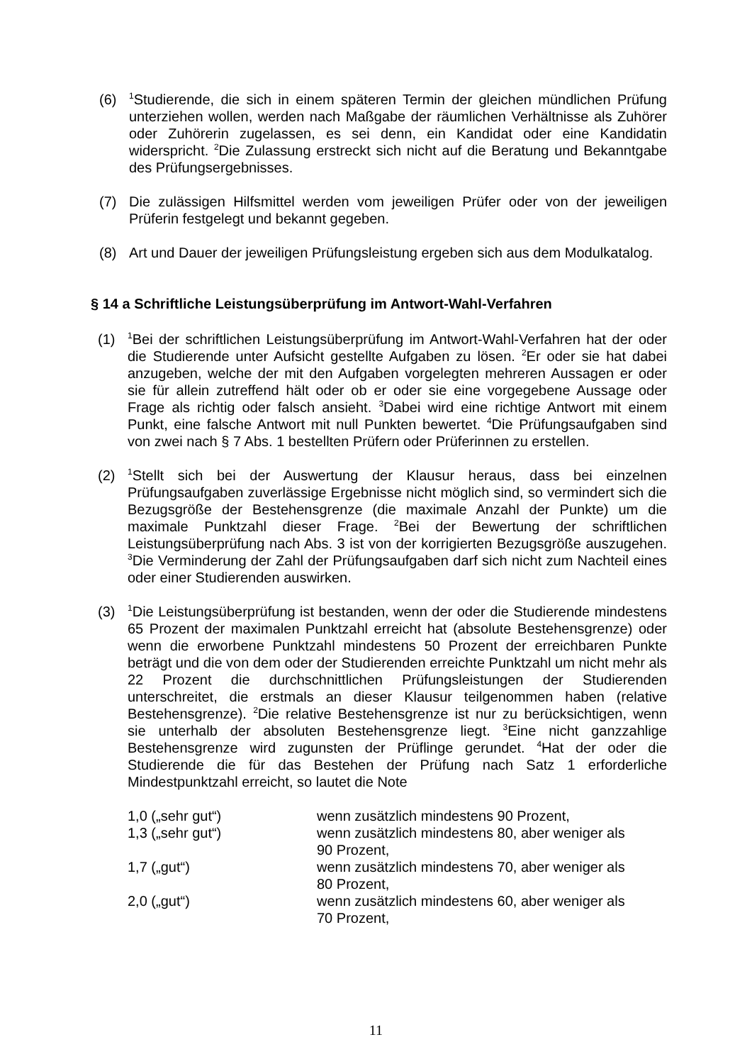(6)
<sup>1</sup> Studierende, die sich in einem späteren Termin der gleichen mündlichen Prüfung unterziehen wollen, werden nach Maßgabe der räumlichen Verhältnisse als Zuhörer oder Zuhörerin zugelassen, es sei denn, ein Kandidat oder eine Kandidatin widerspricht. <sup>2</sup>Die Zulassung erstreckt sich nicht auf die Beratung und Bekanntgabe des Prüfungsergebnisses.
(7) Die zulässigen Hilfsmittel werden vom jeweiligen Prüfer oder von der jeweiligen Prüferin festgelegt und bekannt gegeben.
(8) Art und Dauer der jeweiligen Prüfungsleistung ergeben sich aus dem Modulkatalog.
§ 14 a Schriftliche Leistungsüberprüfung im Antwort-Wahl-Verfahren
(1)
<sup>1</sup> Bei der schriftlichen Leistungsüberprüfung im Antwort-Wahl-Verfahren hat der oder die Studierende unter Aufsicht gestellte Aufgaben zu lösen. <sup>2</sup>Er oder sie hat dabei anzugeben, welche der mit den Aufgaben vorgelegten mehreren Aussagen er oder sie für allein zutreffend hält oder ob er oder sie eine vorgegebene Aussage oder Frage als richtig oder falsch ansieht. <sup>3</sup>Dabei wird eine richtige Antwort mit einem Punkt, eine falsche Antwort mit null Punkten bewertet. <sup>4</sup>Die Prüfungsaufgaben sind von zwei nach § 7 Abs. 1 bestellten Prüfern oder Prüferinnen zu erstellen.
(2)
<sup>1</sup> Stellt sich bei der Auswertung der Klausur heraus, dass bei einzelnen Prüfungsaufgaben zuverlässige Ergebnisse nicht möglich sind, so vermindert sich die Bezugsgröße der Bestehensgrenze (die maximale Anzahl der Punkte) um die maximale Punktzahl dieser Frage. <sup>2</sup>Bei der Bewertung der schriftlichen Leistungsüberprüfung nach Abs. 3 ist von der korrigierten Bezugsgröße auszugehen. <sup>3</sup>Die Verminderung der Zahl der Prüfungsaufgaben darf sich nicht zum Nachteil eines oder einer Studierenden auswirken.
(3)
<sup>1</sup> Die Leistungsüberprüfung ist bestanden, wenn der oder die Studierende mindestens 65 Prozent der maximalen Punktzahl erreicht hat (absolute Bestehensgrenze) oder wenn die erworbene Punktzahl mindestens 50 Prozent der erreichbaren Punkte beträgt und die von dem oder der Studierenden erreichte Punktzahl um nicht mehr als 22 Prozent die durchschnittlichen Prüfungsleistungen der Studierenden unterschreitet, die erstmals an dieser Klausur teilgenommen haben (relative Bestehensgrenze). <sup>2</sup>Die relative Bestehensgrenze ist nur zu berücksichtigen, wenn sie unterhalb der absoluten Bestehensgrenze liegt. <sup>3</sup>Eine nicht ganzzahlige Bestehensgrenze wird zugunsten der Prüflinge gerundet. <sup>4</sup>Hat der oder die Studierende die für das Bestehen der Prüfung nach Satz 1 erforderliche Mindestpunktzahl erreicht, so lautet die Note
1,0 („sehr gut“) wenn zusätzlich mindestens 90 Prozent,
1,3 („sehr gut“) wenn zusätzlich mindestens 80, aber weniger als
90 Prozent,
1,7 („gut“) wenn zusätzlich mindestens 70, aber weniger als
80 Prozent,
2,0 („gut“) wenn zusätzlich mindestens 60, aber weniger als
70 Prozent,
11